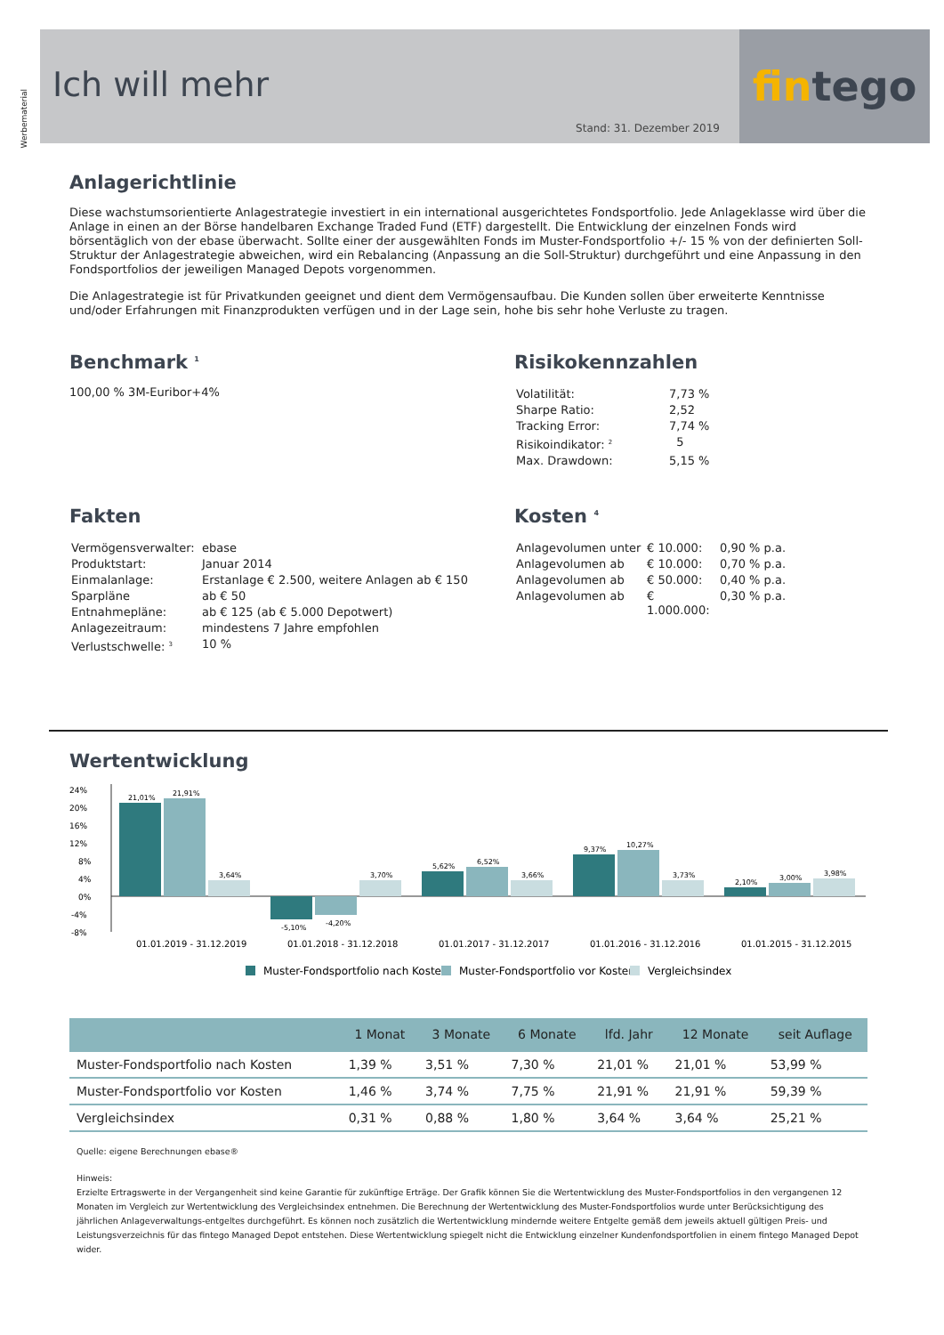Werbematerial
Ich will mehr
Stand: 31. Dezember 2019
fin tego
Anlagerichtlinie
Diese wachstumsorientierte Anlagestrategie investiert in ein international ausgerichtetes Fondsportfolio. Jede Anlageklasse wird über die Anlage in einen an der Börse handelbaren Exchange Traded Fund (ETF) dargestellt. Die Entwicklung der einzelnen Fonds wird börsentäglich von der ebase überwacht. Sollte einer der ausgewählten Fonds im Muster-Fondsportfolio +/- 15 % von der definierten Soll-Struktur der Anlagestrategie abweichen, wird ein Rebalancing (Anpassung an die Soll-Struktur) durchgeführt und eine Anpassung in den Fondsportfolios der jeweiligen Managed Depots vorgenommen.
Die Anlagestrategie ist für Privatkunden geeignet und dient dem Vermögensaufbau. Die Kunden sollen über erweiterte Kenntnisse und/oder Erfahrungen mit Finanzprodukten verfügen und in der Lage sein, hohe bis sehr hohe Verluste zu tragen.
Benchmark <sup>1</sup>
100,00 % 3M-Euribor+4%
Risikokennzahlen
| Volatilität: | 7,73 % |
| Sharpe Ratio: | 2,52 |
| Tracking Error: | 7,74 % |
| Risikoindikator: <sup>2</sup> | 5 |
| Max. Drawdown: | 5,15 % |
Fakten
| Vermögensverwalter: | ebase |
| Produktstart: | Januar 2014 |
| Einmalanlage: | Erstanlage € 2.500, weitere Anlagen ab € 150 |
| Sparpläne | ab € 50 |
| Entnahmepläne: | ab € 125 (ab € 5.000 Depotwert) |
| Anlagezeitraum: | mindestens 7 Jahre empfohlen |
| Verlustschwelle: <sup>3</sup> | 10 % |
Kosten <sup>4</sup>
| Anlagevolumen unter | € 10.000: | 0,90 % p.a. |
| Anlagevolumen ab | € 10.000: | 0,70 % p.a. |
| Anlagevolumen ab | € 50.000: | 0,40 % p.a. |
| Anlagevolumen ab | € 1.000.000: | 0,30 % p.a. |
Wertentwicklung
24%
20%
16%
12%
8%
4%
0%
-4%
-8%
21,01%
21,91%
3,64%
-5,10%
-4,20%
3,70%
5,62%
6,52%
3,66%
9,37%
10,27%
3,73%
2,10%
3,00%
3,98%
01.01.2019 - 31.12.2019
01.01.2018 - 31.12.2018
01.01.2017 - 31.12.2017
01.01.2016 - 31.12.2016
01.01.2015 - 31.12.2015
Muster-Fondsportfolio nach Kosten
Muster-Fondsportfolio vor Kosten
Vergleichsindex
| | 1 Monat | 3 Monate | 6 Monate | lfd. Jahr | 12 Monate | seit Auflage |
| --- | --- | --- | --- | --- | --- | --- |
| Muster-Fondsportfolio nach Kosten | 1,39 % | 3,51 % | 7,30 % | 21,01 % | 21,01 % | 53,99 % |
| Muster-Fondsportfolio vor Kosten | 1,46 % | 3,74 % | 7,75 % | 21,91 % | 21,91 % | 59,39 % |
| Vergleichsindex | 0,31 % | 0,88 % | 1,80 % | 3,64 % | 3,64 % | 25,21 % |
Quelle: eigene Berechnungen ebase®
Hinweis:
Erzielte Ertragswerte in der Vergangenheit sind keine Garantie für zukünftige Erträge. Der Grafik können Sie die Wertentwicklung des Muster-Fondsportfolios in den vergangenen 12 Monaten im Vergleich zur Wertentwicklung des Vergleichsindex entnehmen. Die Berechnung der Wertentwicklung des Muster-Fondsportfolios wurde unter Berücksichtigung des jährlichen Anlageverwaltungs-entgeltes durchgeführt. Es können noch zusätzlich die Wertentwicklung mindernde weitere Entgelte gemäß dem jeweils aktuell gültigen Preis- und Leistungsverzeichnis für das fintego Managed Depot entstehen. Diese Wertentwicklung spiegelt nicht die Entwicklung einzelner Kundenfondsportfolien in einem fintego Managed Depot wider.